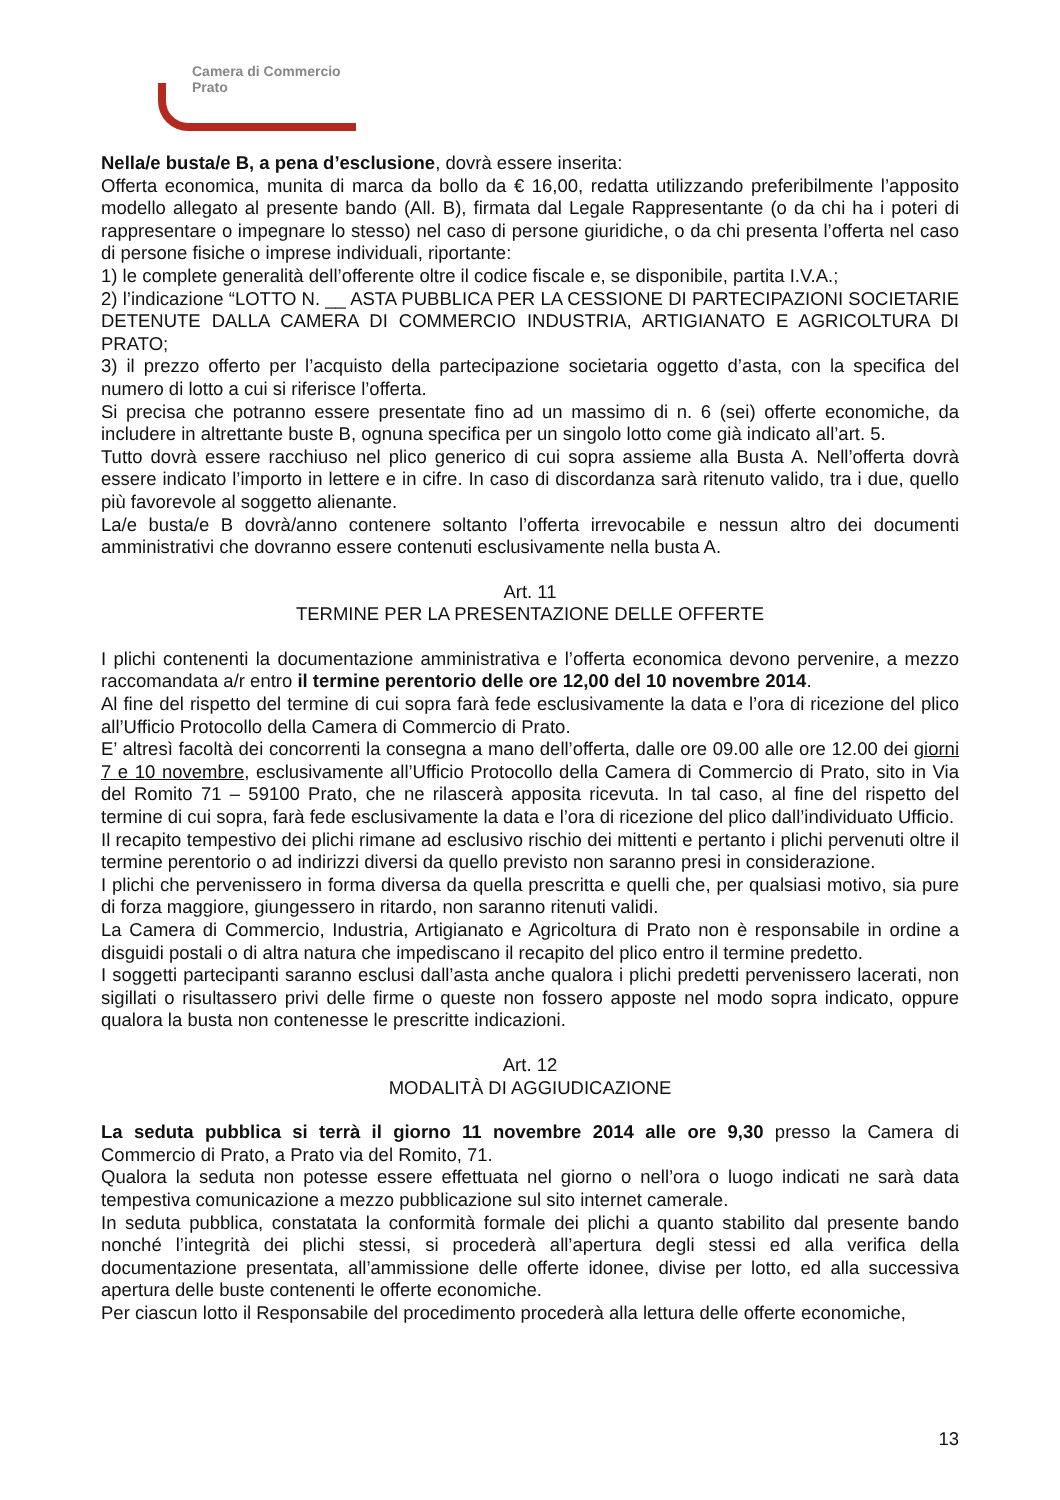Camera di Commercio
Prato
Nella/e busta/e B, a pena d’esclusione, dovrà essere inserita:
Offerta economica, munita di marca da bollo da € 16,00, redatta utilizzando preferibilmente l’apposito modello allegato al presente bando (All. B), firmata dal Legale Rappresentante (o da chi ha i poteri di rappresentare o impegnare lo stesso) nel caso di persone giuridiche, o da chi presenta l’offerta nel caso di persone fisiche o imprese individuali, riportante:
1) le complete generalità dell’offerente oltre il codice fiscale e, se disponibile, partita I.V.A.;
2) l’indicazione “LOTTO N. __ ASTA PUBBLICA PER LA CESSIONE DI PARTECIPAZIONI SOCIETARIE DETENUTE DALLA CAMERA DI COMMERCIO INDUSTRIA, ARTIGIANATO E AGRICOLTURA DI PRATO;
3) il prezzo offerto per l’acquisto della partecipazione societaria oggetto d’asta, con la specifica del numero di lotto a cui si riferisce l’offerta.
Si precisa che potranno essere presentate fino ad un massimo di n. 6 (sei) offerte economiche, da includere in altrettante buste B, ognuna specifica per un singolo lotto come già indicato all’art. 5.
Tutto dovrà essere racchiuso nel plico generico di cui sopra assieme alla Busta A. Nell’offerta dovrà essere indicato l’importo in lettere e in cifre. In caso di discordanza sarà ritenuto valido, tra i due, quello più favorevole al soggetto alienante.
La/e busta/e B dovrà/anno contenere soltanto l’offerta irrevocabile e nessun altro dei documenti amministrativi che dovranno essere contenuti esclusivamente nella busta A.
Art. 11
TERMINE PER LA PRESENTAZIONE DELLE OFFERTE
I plichi contenenti la documentazione amministrativa e l’offerta economica devono pervenire, a mezzo raccomandata a/r entro il termine perentorio delle ore 12,00 del 10 novembre 2014.
Al fine del rispetto del termine di cui sopra farà fede esclusivamente la data e l’ora di ricezione del plico all’Ufficio Protocollo della Camera di Commercio di Prato.
E’ altresì facoltà dei concorrenti la consegna a mano dell’offerta, dalle ore 09.00 alle ore 12.00 dei giorni 7 e 10 novembre, esclusivamente all’Ufficio Protocollo della Camera di Commercio di Prato, sito in Via del Romito 71 – 59100 Prato, che ne rilascerà apposita ricevuta. In tal caso, al fine del rispetto del termine di cui sopra, farà fede esclusivamente la data e l’ora di ricezione del plico dall’individuato Ufficio.
Il recapito tempestivo dei plichi rimane ad esclusivo rischio dei mittenti e pertanto i plichi pervenuti oltre il termine perentorio o ad indirizzi diversi da quello previsto non saranno presi in considerazione.
I plichi che pervenissero in forma diversa da quella prescritta e quelli che, per qualsiasi motivo, sia pure di forza maggiore, giungessero in ritardo, non saranno ritenuti validi.
La Camera di Commercio, Industria, Artigianato e Agricoltura di Prato non è responsabile in ordine a disguidi postali o di altra natura che impediscano il recapito del plico entro il termine predetto.
I soggetti partecipanti saranno esclusi dall’asta anche qualora i plichi predetti pervenissero lacerati, non sigillati o risultassero privi delle firme o queste non fossero apposte nel modo sopra indicato, oppure qualora la busta non contenesse le prescritte indicazioni.
Art. 12
MODALITÀ DI AGGIUDICAZIONE
La seduta pubblica si terrà il giorno 11 novembre 2014 alle ore 9,30 presso la Camera di Commercio di Prato, a Prato via del Romito, 71.
Qualora la seduta non potesse essere effettuata nel giorno o nell’ora o luogo indicati ne sarà data tempestiva comunicazione a mezzo pubblicazione sul sito internet camerale.
In seduta pubblica, constatata la conformità formale dei plichi a quanto stabilito dal presente bando nonché l’integrità dei plichi stessi, si procederà all’apertura degli stessi ed alla verifica della documentazione presentata, all’ammissione delle offerte idonee, divise per lotto, ed alla successiva apertura delle buste contenenti le offerte economiche.
Per ciascun lotto il Responsabile del procedimento procederà alla lettura delle offerte economiche,
13